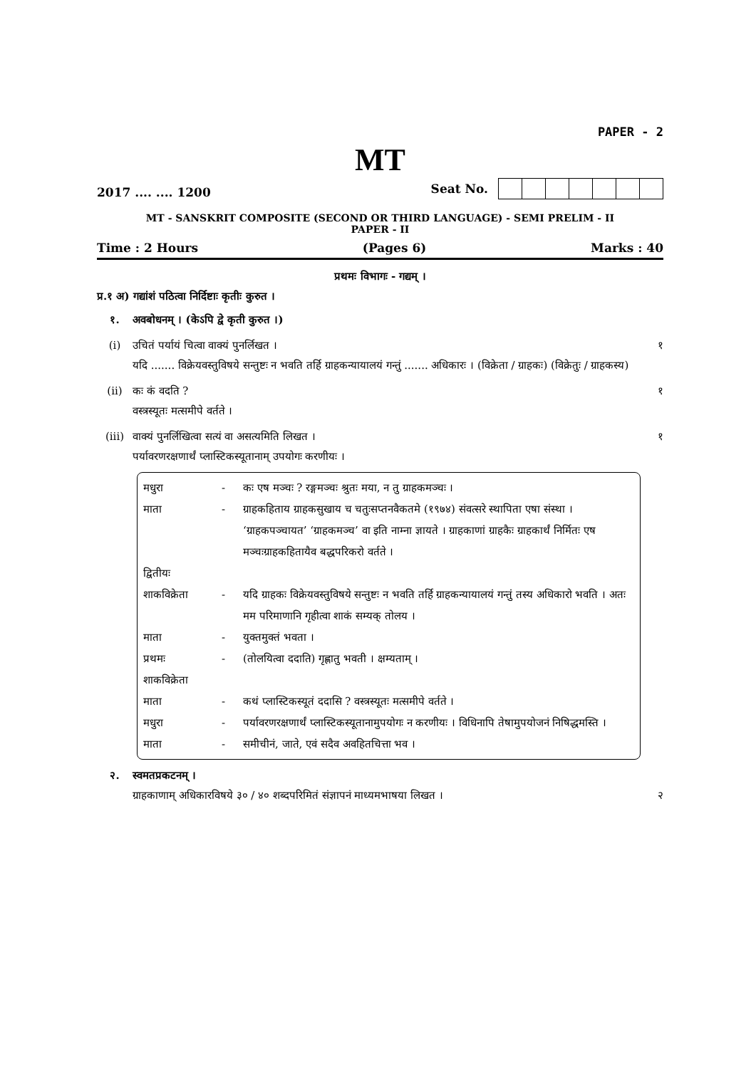PAPER - 2
MT
2017 .... .... 1200
Seat No.
MT - SANSKRIT COMPOSITE (SECOND OR THIRD LANGUAGE) - SEMI PRELIM - II
PAPER - II
Time : 2 Hours (Pages 6) Marks : 40
प्रथमः विभागः - गद्यम् ।
प्र.१ अ) गद्यांशं पठित्वा निर्दिष्टाः कृतीः कुरुत ।
१. अवबोधनम् । (केऽपि द्वे कृती कुरुत ।)
(i) उचितं पर्यायं चित्वा वाक्यं पुनर्लिखत ।
यदि ....... विक्रेयवस्तुविषये सन्तुष्टः न भवति तर्हि ग्राहकन्यायालयं गन्तुं ....... अधिकारः । (विक्रेता / ग्राहकः) (विक्रेतुः / ग्राहकस्य) १
(ii) कः कं वदति ?
वस्त्रस्यूतः मत्समीपे वर्तते । १
(iii) वाक्यं पुनर्लिखित्वा सत्यं वा असत्यमिति लिखत ।
पर्यावरणरक्षणार्थं प्लास्टिकस्यूतानाम् उपयोगः करणीयः । १
| मधुरा | - | कः एष मञ्चः ? रङ्गमञ्चः श्रुतः मया, न तु ग्राहकमञ्चः । |
| माता | - | ग्राहकहिताय ग्राहकसुखाय च चतुःसप्तनवैकतमे (१९७४) संवत्सरे स्थापिता एषा संस्था । ‘ग्राहकपञ्चायत’ ‘ग्राहकमञ्च’ वा इति नाम्ना ज्ञायते । ग्राहकाणां ग्राहकैः ग्राहकार्थं निर्मितः एष मञ्चःग्राहकहितायैव बद्धपरिकरो वर्तते । |
| द्वितीयः | | |
| शाकविक्रेता | - | यदि ग्राहकः विक्रेयवस्तुविषये सन्तुष्टः न भवति तर्हि ग्राहकन्यायालयं गन्तुं तस्य अधिकारो भवति । अतः मम परिमाणानि गृहीत्वा शाकं सम्यक् तोलय । |
| माता | - | युक्तमुक्तं भवता । |
| प्रथमः | - | (तोलयित्वा ददाति) गृह्णातु भवती । क्षम्यताम् । |
| शाकविक्रेता | | |
| माता | - | कथं प्लास्टिकस्यूतं ददासि ? वस्त्रस्यूतः मत्समीपे वर्तते । |
| मधुरा | - | पर्यावरणरक्षणार्थं प्लास्टिकस्यूतानामुपयोगः न करणीयः । विधिनापि तेषामुपयोजनं निषिद्धमस्ति । |
| माता | - | समीचीनं, जाते, एवं सदैव अवहितचित्ता भव । |
२. स्वमतप्रकटनम् ।
ग्राहकाणाम् अधिकारविषये ३० / ४० शब्दपरिमितं संज्ञापनं माध्यमभाषया लिखत । २